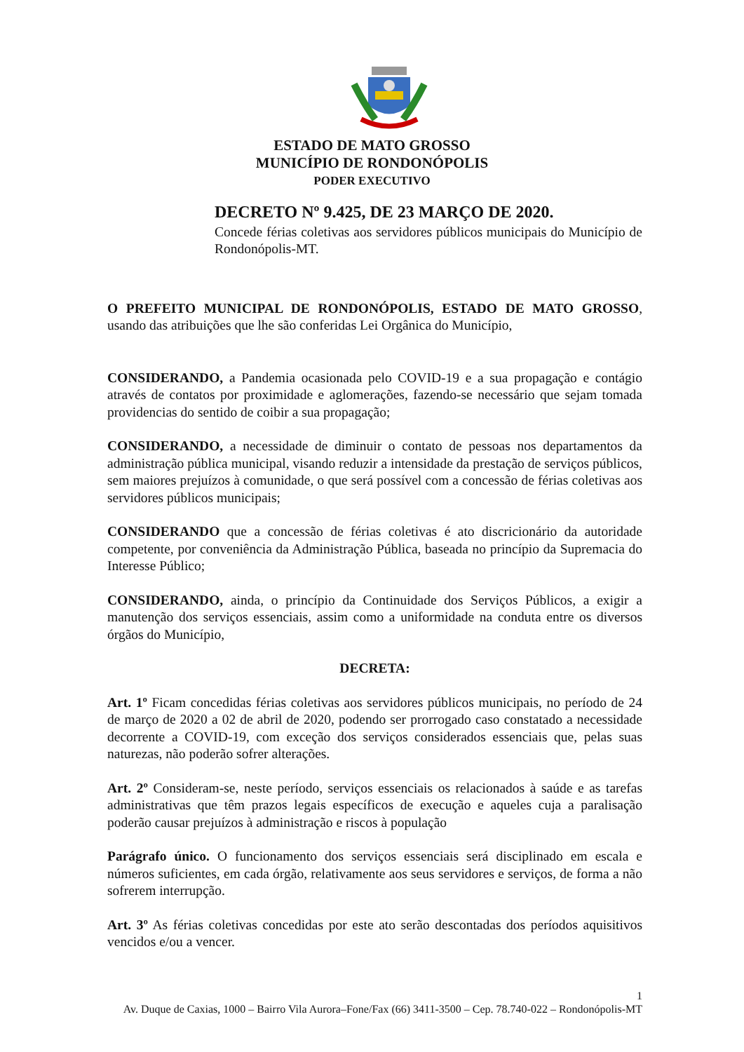ESTADO DE MATO GROSSO
MUNICÍPIO DE RONDONÓPOLIS
PODER EXECUTIVO
DECRETO Nº 9.425, DE 23 MARÇO DE 2020.
Concede férias coletivas aos servidores públicos municipais do Município de Rondonópolis-MT.
O PREFEITO MUNICIPAL DE RONDONÓPOLIS, ESTADO DE MATO GROSSO, usando das atribuições que lhe são conferidas Lei Orgânica do Município,
CONSIDERANDO, a Pandemia ocasionada pelo COVID-19 e a sua propagação e contágio através de contatos por proximidade e aglomerações, fazendo-se necessário que sejam tomada providencias do sentido de coibir a sua propagação;
CONSIDERANDO, a necessidade de diminuir o contato de pessoas nos departamentos da administração pública municipal, visando reduzir a intensidade da prestação de serviços públicos, sem maiores prejuízos à comunidade, o que será possível com a concessão de férias coletivas aos servidores públicos municipais;
CONSIDERANDO que a concessão de férias coletivas é ato discricionário da autoridade competente, por conveniência da Administração Pública, baseada no princípio da Supremacia do Interesse Público;
CONSIDERANDO, ainda, o princípio da Continuidade dos Serviços Públicos, a exigir a manutenção dos serviços essenciais, assim como a uniformidade na conduta entre os diversos órgãos do Município,
DECRETA:
Art. 1º Ficam concedidas férias coletivas aos servidores públicos municipais, no período de 24 de março de 2020 a 02 de abril de 2020, podendo ser prorrogado caso constatado a necessidade decorrente a COVID-19, com exceção dos serviços considerados essenciais que, pelas suas naturezas, não poderão sofrer alterações.
Art. 2º Consideram-se, neste período, serviços essenciais os relacionados à saúde e as tarefas administrativas que têm prazos legais específicos de execução e aqueles cuja a paralisação poderão causar prejuízos à administração e riscos à população
Parágrafo único. O funcionamento dos serviços essenciais será disciplinado em escala e números suficientes, em cada órgão, relativamente aos seus servidores e serviços, de forma a não sofrerem interrupção.
Art. 3º As férias coletivas concedidas por este ato serão descontadas dos períodos aquisitivos vencidos e/ou a vencer.
1
Av. Duque de Caxias, 1000 – Bairro Vila Aurora–Fone/Fax (66) 3411-3500 – Cep. 78.740-022 – Rondonópolis-MT